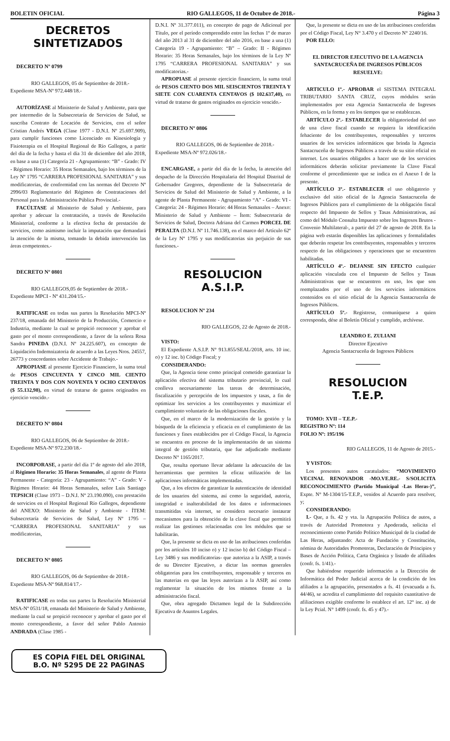BOLETIN OFICIAL RIO GALLEGOS, 11 de Octubre de 2018.- Página 3
DECRETOS
SINTETIZADOS
DECRETO Nº 0799
RIO GALLEGOS, 05 de Septiembre de 2018.-
Expediente MSA-Nº 972.448/18.-
AUTORÍZASE al Ministerio de Salud y Ambiente, para que por intermedio de la Subsecretaría de Servicios de Salud, se suscriba Contrato de Locación de Servicios, con el señor Cristian Andrés VEGA (Clase 1977 - D.N.I. Nº 25.697.909), para cumplir funciones como Licenciado en Kinesiología y Fisioterapia en el Hospital Regional de Río Gallegos, a partir del día de la fecha y hasta el día 31 de diciembre del año 2018, en base a una (1) Categoría 21 - Agrupamiento: “B” - Grado: IV - Régimen Horario: 35 Horas Semanales, bajo los términos de la Ley Nº 1795 “CARRERA PROFESIONAL SANITARIA” y sus modificatorias, de conformidad con las normas del Decreto Nº 2996/03 Reglamentario del Régimen de Contrataciones del Personal para la Administración Pública Provincial.-
FACÚLTASE al Ministerio de Salud y Ambiente, para aprobar y adecuar la contratación, a través de Resolución Ministerial, conforme a la efectiva fecha de prestación de servicios, como asimismo incluir la imputación que demandará la atención de la misma, tomando la debida intervención las áreas competentes.-
DECRETO Nº 0801
RIO GALLEGOS,05 de Septiembre de 2018.-
Expediente MPCI - Nº 431.204/15.-
RATIFICASE en todas sus partes la Resolución MPCI-Nº 237/18, emanada del Ministerio de la Producción, Comercio e Industria, mediante la cual se propició reconocer y aprobar el gasto por el monto correspondiente, a favor de la señora Rosa Sandra PINEDA (D.N.I. Nº 24.225.607), en concepto de Liquidación Indemnizatoria de acuerdo a las Leyes Nros. 24557, 26773 y concordantes sobre Accidente de Trabajo.-
APROPIASE al presente Ejercicio Financiero, la suma total de PESOS CINCUENTA Y CINCO MIL CIENTO TREINTA Y DOS CON NOVENTA Y OCHO CENTAVOS ($ 55.132,98), en virtud de tratarse de gastos originados en ejercicio vencido.-
DECRETO Nº 0804
RIO GALLEGOS, 06 de Septiembre de 2018.-
Expediente MSA-Nº 972.230/18.-
INCORPORASE, a partir del día 1º de agosto del año 2018, al Régimen Horario: 35 Horas Semanales, al agente de Planta Permanente - Categoría: 23 - Agrupamiento: “A” - Grado: V - Régimen Horario: 44 Horas Semanales, señor Luis Santiago TEPSICH (Clase 1973 – D.N.I. Nº 23.190.090), con prestación de servicios en el Hospital Regional Río Gallegos, dependiente del ANEXO: Ministerio de Salud y Ambiente - ÍTEM: Subsecretaría de Servicios de Salud, Ley Nº 1795 – “CARRERA PROFESIONAL SANITARIA” y sus modificatorias,
DECRETO Nº 0805
RIO GALLEGOS, 06 de Septiembre de 2018.-
Expediente MSA-Nº 968.814/17.-
RATIFICASE en todas sus partes la Resolución Ministerial MSA-Nº 0531/18, emanada del Ministerio de Salud y Ambiente, mediante la cual se propició reconocer y aprobar el gasto por el monto correspondiente, a favor del señor Pablo Antonio ANDRADA (Clase 1985 -
D.N.I. Nº 31.377.011), en concepto de pago de Adicional por Título, por el período comprendido entre las fechas 1º de marzo del año 2013 al 31 de diciembre del año 2016, en base a una (1) Categoría 19 - Agrupamiento: “B” – Grado: II - Régimen Horario: 35 Horas Semanales, bajo los términos de la Ley Nº 1795 “CARRERA PROFESIONAL SANITARIA” y sus modificatorias.-
APROPIASE al presente ejercicio financiero, la suma total de PESOS CIENTO DOS MIL SEISCIENTOS TREINTA Y SIETE CON CUARENTA CENTAVOS ($ 102.637,40), en virtud de tratarse de gastos originados en ejercicio vencido.-
DECRETO Nº 0806
RIO GALLEGOS, 06 de Septiembre de 2018.-
Expediente MSA-Nº 972.026/18.-
ENCARGASE, a partir del día de la fecha, la atención del despacho de la Dirección Hospitalaria del Hospital Distrital de Gobernador Gregores, dependiente de la Subsecretaría de Servicios de Salud del Ministerio de Salud y Ambiente, a la agente de Planta Permanente - Agrupamiento “A” - Grado: VI - Categoría: 24 - Régimen Horario: 44 Horas Semanales – Anexo: Ministerio de Salud y Ambiente – Ítem: Subsecretaría de Servicios de Salud, Doctora Adriana del Carmen PORCEL DE PERALTA (D.N.I. Nº 11.746.138), en el marco del Artículo 62º de la Ley Nº 1795 y sus modificatorias sin perjuicio de sus funciones.-
RESOLUCION
A.S.I.P.
RESOLUCION Nº 234
RIO GALLEGOS, 22 de Agosto de 2018.-
VISTO:
El Expediente A.S.I.P. N° 913.855/SEAL/2018, arts. 10 inc. o) y 12 inc. b) Código Fiscal; y
CONSIDERANDO:
Que, la Agencia tiene como principal cometido garantizar la aplicación efectiva del sistema tributario provincial, lo cual conlleva necesariamente las tareas de determinación, fiscalización y percepción de los impuestos y tasas, a fin de optimizar los servicios a los contribuyentes y maximizar el cumplimiento voluntario de las obligaciones fiscales.
Que, en el marco de la modernización de la gestión y la búsqueda de la eficiencia y eficacia en el cumplimiento de las funciones y fines establecidos por el Código Fiscal, la Agencia se encuentra en proceso de la implementación de un sistema integral de gestión tributaria, que fue adjudicado mediante Decreto N° 1165/2017.
Que, resulta oportuno llevar adelante la adecuación de las herramientas que permiten la eficaz utilización de las aplicaciones informáticas implementadas.
Que, a los efectos de garantizar la autenticación de identidad de los usuarios del sistema, así como la seguridad, autoría, integridad e inalterabilidad de los datos e informaciones transmitidas vía internet, se considera necesario instaurar mecanismos para la obtención de la clave fiscal que permitirá realizar las gestiones relacionadas con los módulos que se habilitarán.
Que, la presente se dicta en uso de las atribuciones conferidas por los artículos 10 inciso o) y 12 inciso b) del Código Fiscal –Ley 3486 y sus modificatorias- que autoriza a la ASIP, a través de su Director Ejecutivo, a dictar las normas generales obligatorias para los contribuyentes, responsable y terceros en las materias en que las leyes autorizan a la ASIP, así como reglamentar la situación de los mismos frente a la administración fiscal.
Que, obra agregado Dictamen legal de la Subdirección Ejecutiva de Asuntos Legales.
Que, la presente se dicta en uso de las atribuciones conferidas por el Código Fiscal, Ley N° 3.470 y el Decreto N° 2240/16.
POR ELLO:
EL DIRECTOR EJECUTIVO DE LA AGENCIA SANTACRUCEÑA DE INGRESOS PÚBLICOS
RESUELVE:
ARTICULO 1º.- APROBAR el SISTEMA INTEGRAL TRIBUTARIO SANTA CRUZ, cuyos módulos serán implementados por esta Agencia Santacruceña de Ingresos Públicos, en la forma y en los tiempos que se establezcan.
ARTÍCULO 2º.- ESTABLECER la obligatoriedad del uso de una clave fiscal cuando se requiera la identificación fehaciente de los contribuyentes, responsables y terceros usuarios de los servicios informáticos que brinda la Agencia Santacruceña de Ingresos Públicos a través de su sitio oficial en internet. Los usuarios obligados a hacer uso de los servicios informáticos deberán solicitar previamente la Clave Fiscal conforme el procedimiento que se indica en el Anexo I de la presente.
ARTÍCULO 3º.- ESTABLECER el uso obligatorio y exclusivo del sitio oficial de la Agencia Santacruceña de Ingresos Públicos para el cumplimiento de la obligación fiscal respecto del Impuesto de Sellos y Tasas Administrativas, así como del Módulo Consulta Impuesto sobre los Ingresos Brutos -Convenio Multilateral-, a partir del 27 de agosto de 2018. En la página web estarán disponibles las aplicaciones y formalidades que deberán respetar los contribuyentes, responsables y terceros respecto de las obligaciones y operaciones que se encuentren habilitadas.
ARTÍCULO 4º.- DEJANSE SIN EFECTO cualquier aplicación vinculada con el Impuesto de Sellos y Tasas Administrativas que se encuentren en uso, los que son reemplazados por el uso de los servicios informáticos contenidos en el sitio oficial de la Agencia Santacruceña de Ingresos Públicos.
ARTÍCULO 5º.- Regístrese, comuníquese a quien corresponda, dése al Boletín Oficial y cumplido, archívese.
LEANDRO E. ZULIANI
Director Ejecutivo
Agencia Santacruceña de Ingresos Públicos
RESOLUCION
T.E.P.
TOMO: XVII – T.E.P.-
REGISTRO Nº: 114
FOLIO Nº: 195/196
RIO GALLEGOS, 11 de Agosto de 2015.-
Y VISTOS:
Los presentes autos caratulados: “MOVIMIENTO VECINAL RENOVADOR -MO.VE.RE.- S/SOLICITA RECONOCIMIENTO (Partido Municipal -Las Heras-)”, Expte. N° M-1304/15-T.E.P., venidos al Acuerdo para resolver, y;
CONSIDERANDO:
I.- Que, a fs. 42 y vta. la Agrupación Política de autos, a través de Autoridad Promotora y Apoderada, solicita el reconocimiento como Partido Político Municipal de la ciudad de Las Heras, adjuntando: Acta de Fundación y Constitución, nómina de Autoridades Promotoras, Declaración de Principios y Bases de Acción Política, Carta Orgánica y listado de afiliados (confr. fs. 1/41).-
Que habiéndose requerido información a la Dirección de Informática del Poder Judicial acerca de la condición de los afiliados a la agrupación, presentados a fs. 41 (evacuada a fs. 44/46), se acredita el cumplimiento del requisito cuantitativo de afiliaciones exigible conforme lo establece el art. 12° inc. a) de la Ley Pcial. N° 1499 (confr. fs. 45 y 47).-
ES COPIA FIEL DEL ORIGINAL
B.O. Nº 5295 DE 22 PAGINAS